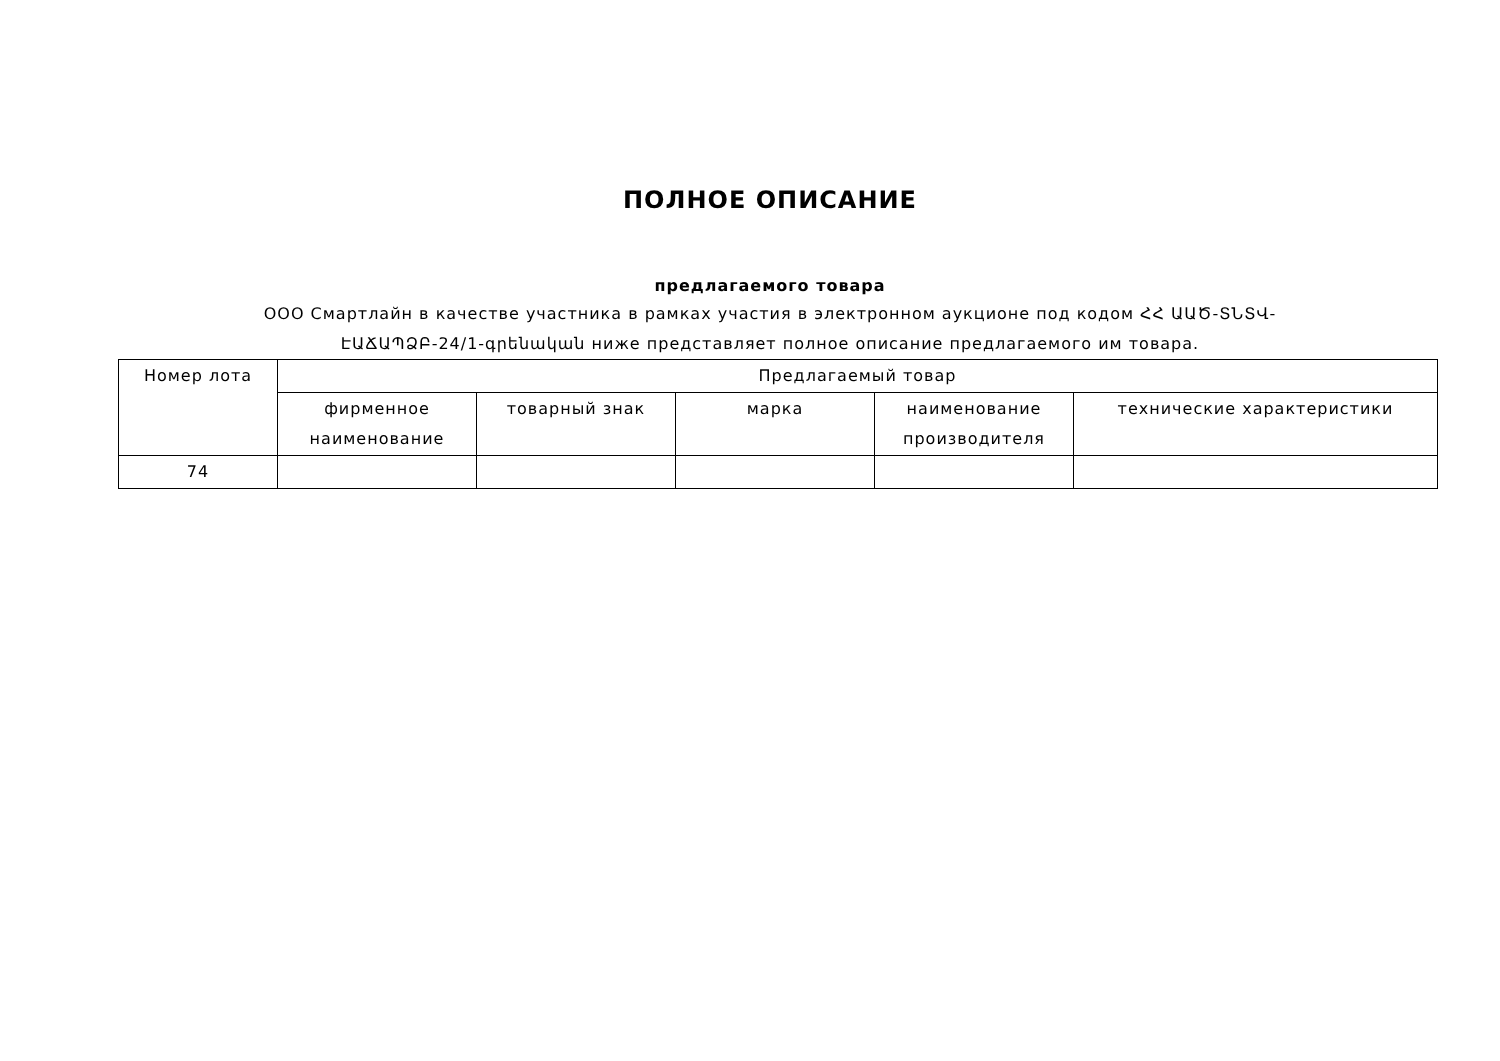ПОЛНОЕ ОПИСАНИЕ
предлагаемого товара
ООО Смартлайн в качестве участника в рамках участия в электронном аукционе под кодом ՀՀ ԱԱԾ-ՏՆՏՎ-ԷԱՃԱՊՁԲ-24/1-գրենական ниже представляет полное описание предлагаемого им товара.
| Номер лота | Предлагаемый товар | | | | |
| --- | --- | --- | --- | --- | --- |
| | фирменное наименование | товарный знак | марка | наименование производителя | технические характеристики |
| 74 | | | | | |